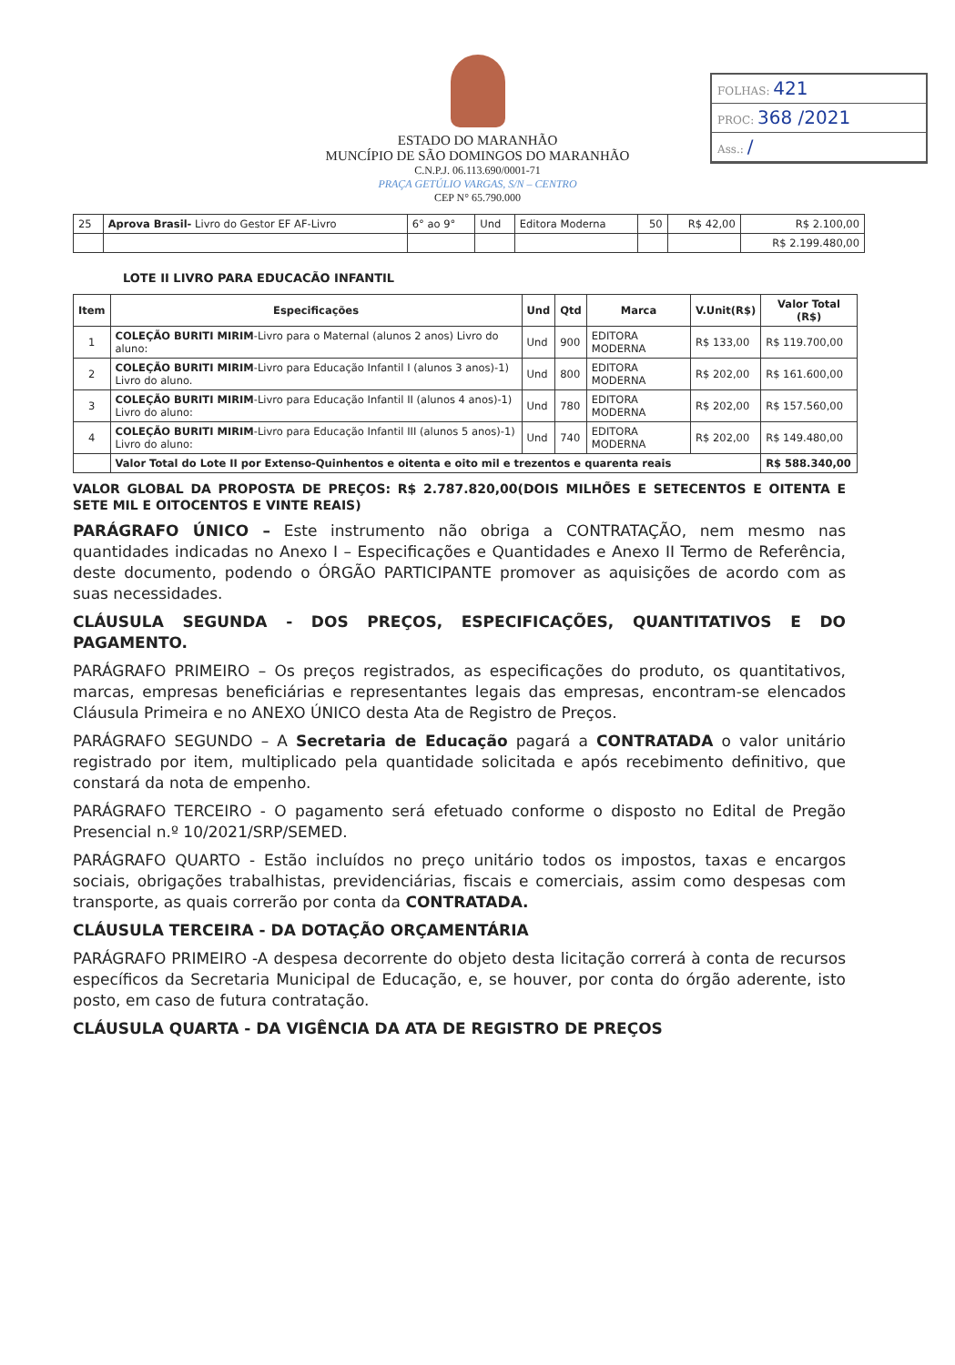ESTADO DO MARANHÃO
MUNCÍPIO DE SÃO DOMINGOS DO MARANHÃO
C.N.P.J. 06.113.690/0001-71
PRAÇA GETÚLIO VARGAS, S/N – CENTRO
CEP N° 65.790.000
FOLHAS: 421
PROC: 368 /2021
Ass.: /
| 25 | Aprova Brasil- Livro do Gestor EF AF-Livro | 6° ao 9° | Und | Editora Moderna | 50 | R$ 42,00 | R$ 2.100,00 |
| | | | | | | | R$ 2.199.480,00 |
LOTE II LIVRO PARA EDUCACÃO INFANTIL
| Item | Especificações | Und | Qtd | Marca | V.Unit(R$) | Valor Total (R$) |
| --- | --- | --- | --- | --- | --- | --- |
| 1 | COLEÇÃO BURITI MIRIM -Livro para o Maternal (alunos 2 anos) Livro do aluno: | Und | 900 | EDITORA MODERNA | R$ 133,00 | R$ 119.700,00 |
| 2 | COLEÇÃO BURITI MIRIM -Livro para Educação Infantil I (alunos 3 anos)-1) Livro do aluno. | Und | 800 | EDITORA MODERNA | R$ 202,00 | R$ 161.600,00 |
| 3 | COLEÇÃO BURITI MIRIM -Livro para Educação Infantil II (alunos 4 anos)-1) Livro do aluno: | Und | 780 | EDITORA MODERNA | R$ 202,00 | R$ 157.560,00 |
| 4 | COLEÇÃO BURITI MIRIM -Livro para Educação Infantil III (alunos 5 anos)-1) Livro do aluno: | Und | 740 | EDITORA MODERNA | R$ 202,00 | R$ 149.480,00 |
| | Valor Total do Lote II por Extenso-Quinhentos e oitenta e oito mil e trezentos e quarenta reais | | | | | R$ 588.340,00 |
VALOR GLOBAL DA PROPOSTA DE PREÇOS: R$ 2.787.820,00(DOIS MILHÕES E SETECENTOS E OITENTA E SETE MIL E OITOCENTOS E VINTE REAIS)
PARÁGRAFO ÚNICO – Este instrumento não obriga a CONTRATAÇÃO, nem mesmo nas quantidades indicadas no Anexo I – Especificações e Quantidades e Anexo II Termo de Referência, deste documento, podendo o ÓRGÃO PARTICIPANTE promover as aquisições de acordo com as suas necessidades.
CLÁUSULA SEGUNDA - DOS PREÇOS, ESPECIFICAÇÕES, QUANTITATIVOS E DO PAGAMENTO.
PARÁGRAFO PRIMEIRO – Os preços registrados, as especificações do produto, os quantitativos, marcas, empresas beneficiárias e representantes legais das empresas, encontram-se elencados Cláusula Primeira e no ANEXO ÚNICO desta Ata de Registro de Preços.
PARÁGRAFO SEGUNDO – A Secretaria de Educação pagará a CONTRATADA o valor unitário registrado por item, multiplicado pela quantidade solicitada e após recebimento definitivo, que constará da nota de empenho.
PARÁGRAFO TERCEIRO - O pagamento será efetuado conforme o disposto no Edital de Pregão Presencial n.º 10/2021/SRP/SEMED.
PARÁGRAFO QUARTO - Estão incluídos no preço unitário todos os impostos, taxas e encargos sociais, obrigações trabalhistas, previdenciárias, fiscais e comerciais, assim como despesas com transporte, as quais correrão por conta da CONTRATADA.
CLÁUSULA TERCEIRA - DA DOTAÇÃO ORÇAMENTÁRIA
PARÁGRAFO PRIMEIRO -A despesa decorrente do objeto desta licitação correrá à conta de recursos específicos da Secretaria Municipal de Educação, e, se houver, por conta do órgão aderente, isto posto, em caso de futura contratação.
CLÁUSULA QUARTA - DA VIGÊNCIA DA ATA DE REGISTRO DE PREÇOS